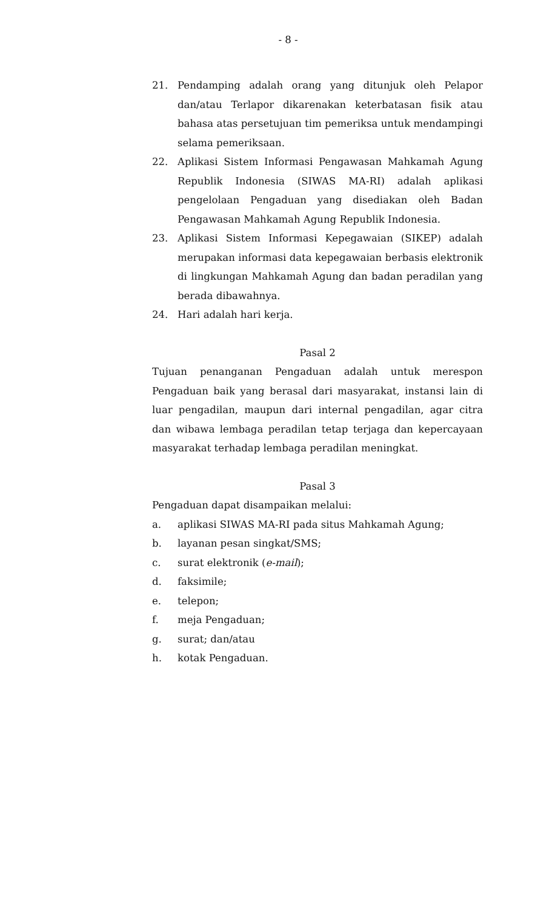- 8 -
21. Pendamping adalah orang yang ditunjuk oleh Pelapor dan/atau Terlapor dikarenakan keterbatasan fisik atau bahasa atas persetujuan tim pemeriksa untuk mendampingi selama pemeriksaan.
22. Aplikasi Sistem Informasi Pengawasan Mahkamah Agung Republik Indonesia (SIWAS MA-RI) adalah aplikasi pengelolaan Pengaduan yang disediakan oleh Badan Pengawasan Mahkamah Agung Republik Indonesia.
23. Aplikasi Sistem Informasi Kepegawaian (SIKEP) adalah merupakan informasi data kepegawaian berbasis elektronik di lingkungan Mahkamah Agung dan badan peradilan yang berada dibawahnya.
24. Hari adalah hari kerja.
Pasal 2
Tujuan penanganan Pengaduan adalah untuk merespon Pengaduan baik yang berasal dari masyarakat, instansi lain di luar pengadilan, maupun dari internal pengadilan, agar citra dan wibawa lembaga peradilan tetap terjaga dan kepercayaan masyarakat terhadap lembaga peradilan meningkat.
Pasal 3
Pengaduan dapat disampaikan melalui:
a. aplikasi SIWAS MA-RI pada situs Mahkamah Agung;
b. layanan pesan singkat/SMS;
c. surat elektronik (e-mail);
d. faksimile;
e. telepon;
f. meja Pengaduan;
g. surat; dan/atau
h. kotak Pengaduan.